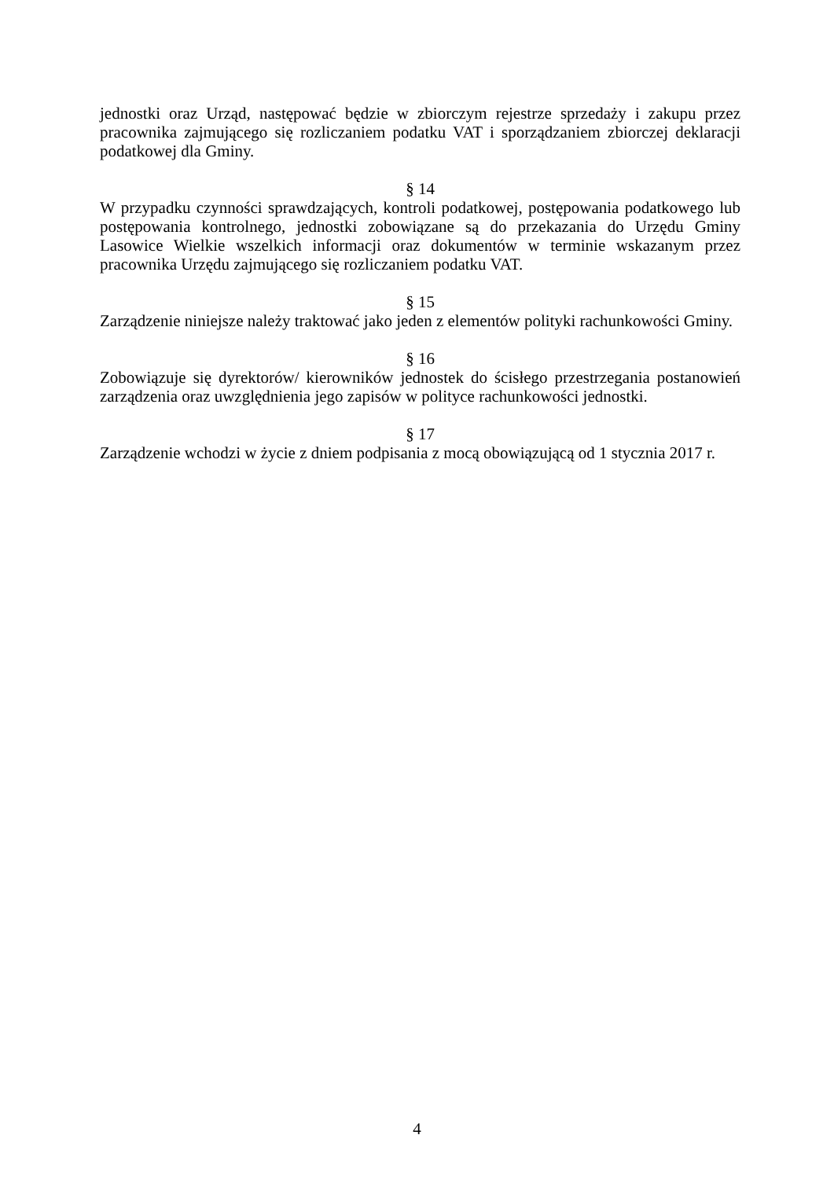jednostki oraz Urząd, następować będzie w zbiorczym rejestrze sprzedaży i zakupu przez pracownika zajmującego się rozliczaniem podatku VAT i sporządzaniem zbiorczej deklaracji podatkowej dla Gminy.
§ 14
W przypadku czynności sprawdzających, kontroli podatkowej, postępowania podatkowego lub postępowania kontrolnego, jednostki zobowiązane są do przekazania do Urzędu Gminy Lasowice Wielkie wszelkich informacji oraz dokumentów w terminie wskazanym przez pracownika Urzędu zajmującego się rozliczaniem podatku VAT.
§ 15
Zarządzenie niniejsze należy traktować jako jeden z elementów polityki rachunkowości Gminy.
§ 16
Zobowiązuje się dyrektorów/ kierowników jednostek do ścisłego przestrzegania postanowień zarządzenia oraz uwzględnienia jego zapisów w polityce rachunkowości jednostki.
§ 17
Zarządzenie wchodzi w życie z dniem podpisania z mocą obowiązującą od 1 stycznia 2017 r.
4